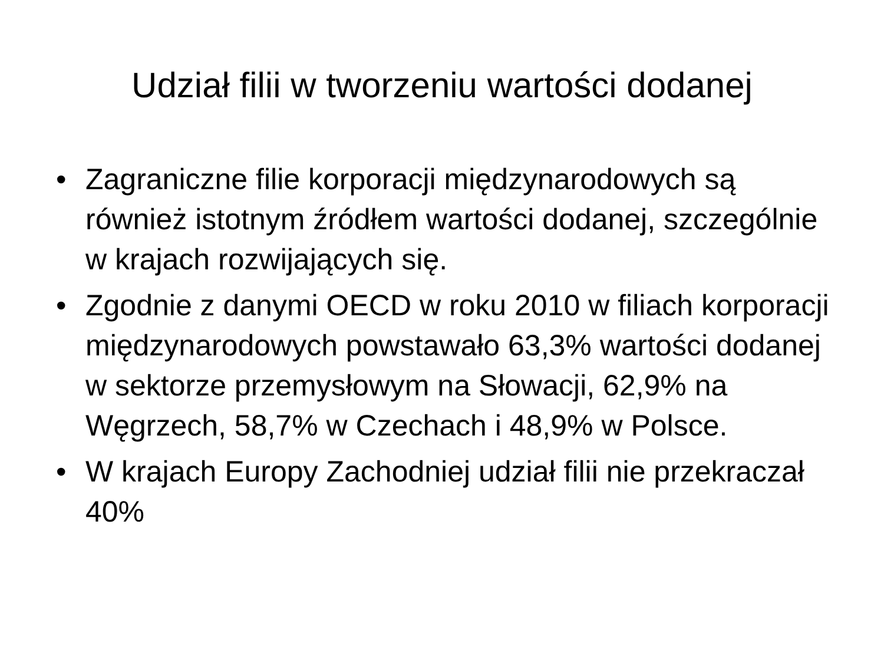Udział filii w tworzeniu wartości dodanej
• Zagraniczne filie korporacji międzynarodowych są również istotnym źródłem wartości dodanej, szczególnie w krajach rozwijających się.
• Zgodnie z danymi OECD w roku 2010 w filiach korporacji międzynarodowych powstawało 63,3% wartości dodanej w sektorze przemysłowym na Słowacji, 62,9% na Węgrzech, 58,7% w Czechach i 48,9% w Polsce.
• W krajach Europy Zachodniej udział filii nie przekraczał 40%